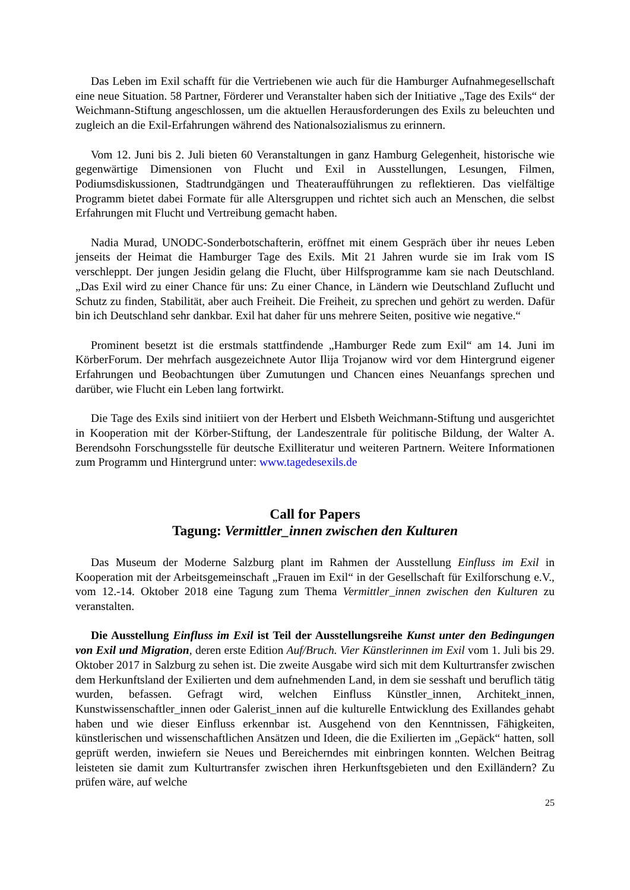Das Leben im Exil schafft für die Vertriebenen wie auch für die Hamburger Aufnahmegesellschaft eine neue Situation. 58 Partner, Förderer und Veranstalter haben sich der Initiative „Tage des Exils“ der Weichmann-Stiftung angeschlossen, um die aktuellen Herausforderungen des Exils zu beleuchten und zugleich an die Exil-Erfahrungen während des Nationalsozialismus zu erinnern.
Vom 12. Juni bis 2. Juli bieten 60 Veranstaltungen in ganz Hamburg Gelegenheit, historische wie gegenwärtige Dimensionen von Flucht und Exil in Ausstellungen, Lesungen, Filmen, Podiumsdiskussionen, Stadtrundgängen und Theateraufführungen zu reflektieren. Das vielfältige Programm bietet dabei Formate für alle Altersgruppen und richtet sich auch an Menschen, die selbst Erfahrungen mit Flucht und Vertreibung gemacht haben.
Nadia Murad, UNODC-Sonderbotschafterin, eröffnet mit einem Gespräch über ihr neues Leben jenseits der Heimat die Hamburger Tage des Exils. Mit 21 Jahren wurde sie im Irak vom IS verschleppt. Der jungen Jesidin gelang die Flucht, über Hilfsprogramme kam sie nach Deutschland. „Das Exil wird zu einer Chance für uns: Zu einer Chance, in Ländern wie Deutschland Zuflucht und Schutz zu finden, Stabilität, aber auch Freiheit. Die Freiheit, zu sprechen und gehört zu werden. Dafür bin ich Deutschland sehr dankbar. Exil hat daher für uns mehrere Seiten, positive wie negative.“
Prominent besetzt ist die erstmals stattfindende „Hamburger Rede zum Exil“ am 14. Juni im KörberForum. Der mehrfach ausgezeichnete Autor Ilija Trojanow wird vor dem Hintergrund eigener Erfahrungen und Beobachtungen über Zumutungen und Chancen eines Neuanfangs sprechen und darüber, wie Flucht ein Leben lang fortwirkt.
Die Tage des Exils sind initiiert von der Herbert und Elsbeth Weichmann-Stiftung und ausgerichtet in Kooperation mit der Körber-Stiftung, der Landeszentrale für politische Bildung, der Walter A. Berendsohn Forschungsstelle für deutsche Exilliteratur und weiteren Partnern. Weitere Informationen zum Programm und Hintergrund unter: www.tagedesexils.de
Call for Papers
Tagung: Vermittler_innen zwischen den Kulturen
Das Museum der Moderne Salzburg plant im Rahmen der Ausstellung Einfluss im Exil in Kooperation mit der Arbeitsgemeinschaft „Frauen im Exil“ in der Gesellschaft für Exilforschung e.V., vom 12.-14. Oktober 2018 eine Tagung zum Thema Vermittler_innen zwischen den Kulturen zu veranstalten.
Die Ausstellung Einfluss im Exil ist Teil der Ausstellungsreihe Kunst unter den Bedingungen von Exil und Migration, deren erste Edition Auf/Bruch. Vier Künstlerinnen im Exil vom 1. Juli bis 29. Oktober 2017 in Salzburg zu sehen ist. Die zweite Ausgabe wird sich mit dem Kulturtransfer zwischen dem Herkunftsland der Exilierten und dem aufnehmenden Land, in dem sie sesshaft und beruflich tätig wurden, befassen. Gefragt wird, welchen Einfluss Künstler_innen, Architekt_innen, Kunstwissenschaftler_innen oder Galerist_innen auf die kulturelle Entwicklung des Exillandes gehabt haben und wie dieser Einfluss erkennbar ist. Ausgehend von den Kenntnissen, Fähigkeiten, künstlerischen und wissenschaftlichen Ansätzen und Ideen, die die Exilierten im „Gepäck“ hatten, soll geprüft werden, inwiefern sie Neues und Bereicherndes mit einbringen konnten. Welchen Beitrag leisteten sie damit zum Kulturtransfer zwischen ihren Herkunftsgebieten und den Exilländern? Zu prüfen wäre, auf welche
25